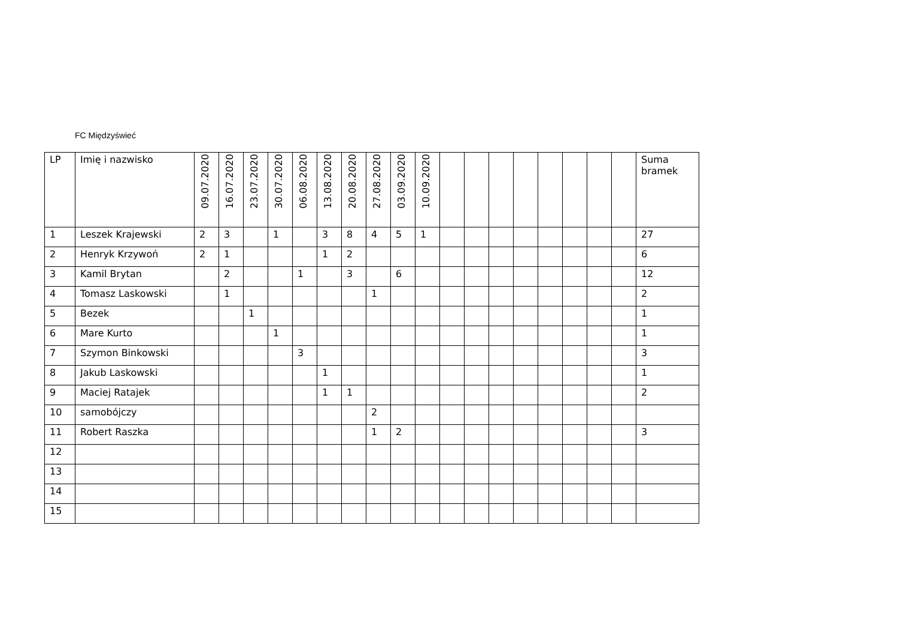FC Międzyświeć
| LP | Imię i nazwisko | 09.07.2020 | 16.07.2020 | 23.07.2020 | 30.07.2020 | 06.08.2020 | 13.08.2020 | 20.08.2020 | 27.08.2020 | 03.09.2020 | 10.09.2020 | | | | | | | | | Suma bramek |
| --- | --- | --- | --- | --- | --- | --- | --- | --- | --- | --- | --- | --- | --- | --- | --- | --- | --- | --- | --- | --- |
| 1 | Leszek Krajewski | 2 | 3 | | 1 | | 3 | 8 | 4 | 5 | 1 | | | | | | | | | 27 |
| 2 | Henryk Krzywoń | 2 | 1 | | | | 1 | 2 | | | | | | | | | | | | 6 |
| 3 | Kamil Brytan | | 2 | | | 1 | | 3 | | 6 | | | | | | | | | | 12 |
| 4 | Tomasz Laskowski | | 1 | | | | | | 1 | | | | | | | | | | | 2 |
| 5 | Bezek | | | 1 | | | | | | | | | | | | | | | | 1 |
| 6 | Mare Kurto | | | | 1 | | | | | | | | | | | | | | | 1 |
| 7 | Szymon Binkowski | | | | | 3 | | | | | | | | | | | | | | 3 |
| 8 | Jakub Laskowski | | | | | | 1 | | | | | | | | | | | | | 1 |
| 9 | Maciej Ratajek | | | | | | 1 | 1 | | | | | | | | | | | | 2 |
| 10 | samobójczy | | | | | | | | 2 | | | | | | | | | | | |
| 11 | Robert Raszka | | | | | | | | 1 | 2 | | | | | | | | | | 3 |
| 12 | | | | | | | | | | | | | | | | | | | | |
| 13 | | | | | | | | | | | | | | | | | | | | |
| 14 | | | | | | | | | | | | | | | | | | | | |
| 15 | | | | | | | | | | | | | | | | | | | | |